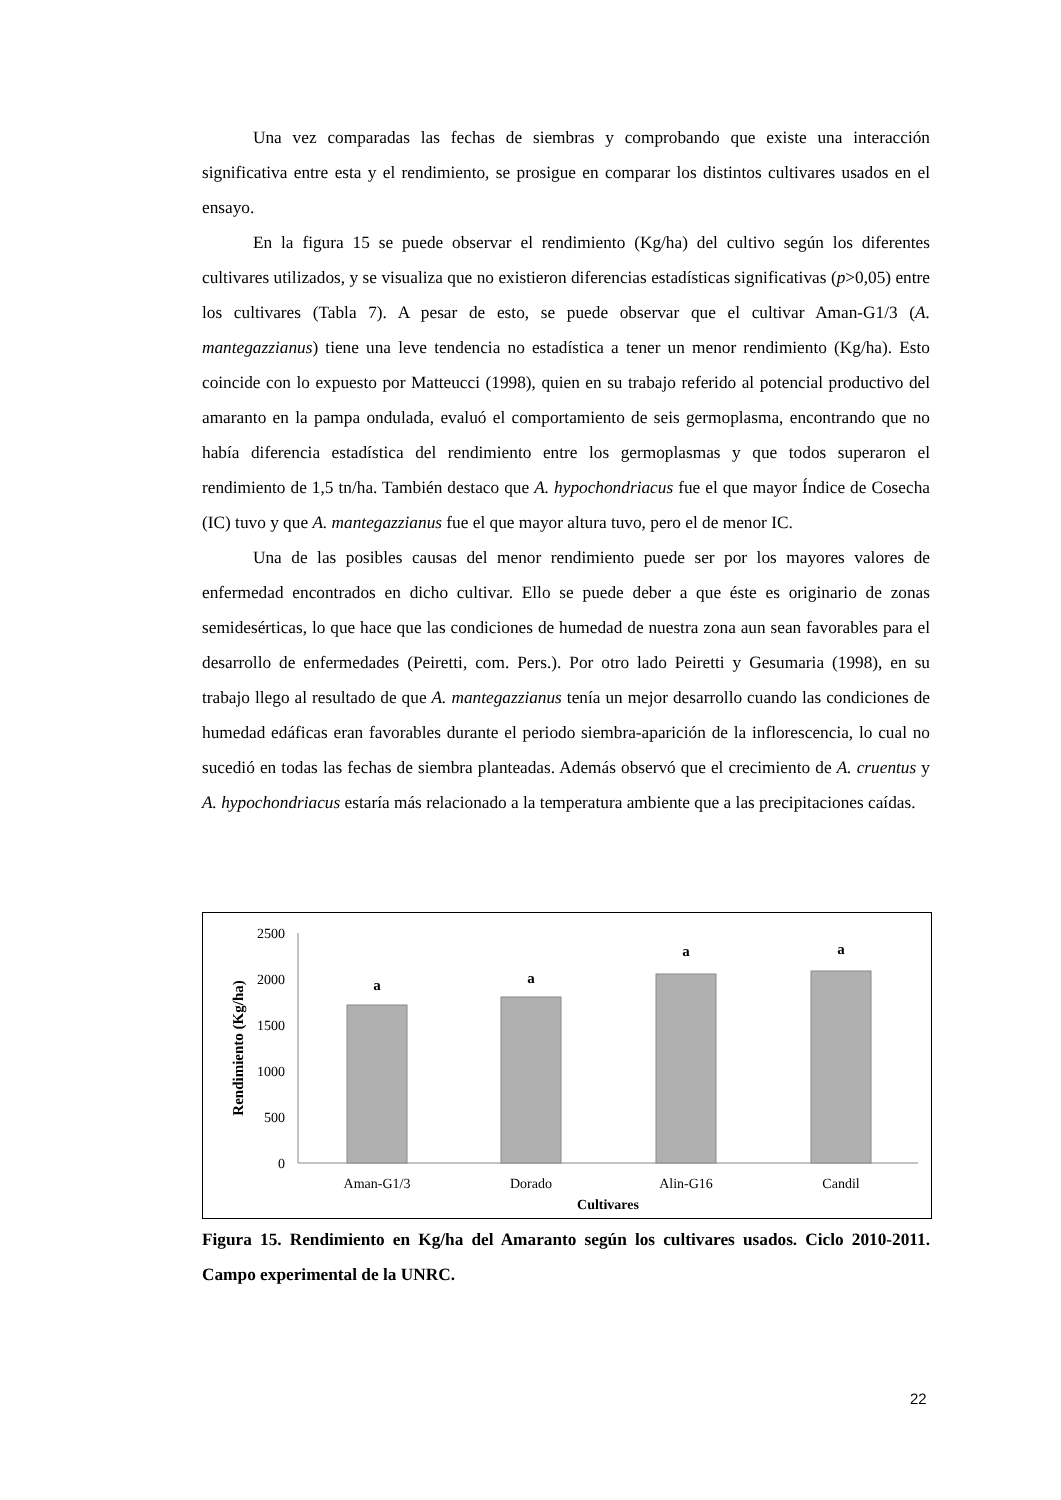Una vez comparadas las fechas de siembras y comprobando que existe una interacción significativa entre esta y el rendimiento, se prosigue en comparar los distintos cultivares usados en el ensayo.
En la figura 15 se puede observar el rendimiento (Kg/ha) del cultivo según los diferentes cultivares utilizados, y se visualiza que no existieron diferencias estadísticas significativas (p>0,05) entre los cultivares (Tabla 7). A pesar de esto, se puede observar que el cultivar Aman-G1/3 (A. mantegazzianus) tiene una leve tendencia no estadística a tener un menor rendimiento (Kg/ha). Esto coincide con lo expuesto por Matteucci (1998), quien en su trabajo referido al potencial productivo del amaranto en la pampa ondulada, evaluó el comportamiento de seis germoplasma, encontrando que no había diferencia estadística del rendimiento entre los germoplasmas y que todos superaron el rendimiento de 1,5 tn/ha. También destaco que A. hypochondriacus fue el que mayor Índice de Cosecha (IC) tuvo y que A. mantegazzianus fue el que mayor altura tuvo, pero el de menor IC.
Una de las posibles causas del menor rendimiento puede ser por los mayores valores de enfermedad encontrados en dicho cultivar. Ello se puede deber a que éste es originario de zonas semidesérticas, lo que hace que las condiciones de humedad de nuestra zona aun sean favorables para el desarrollo de enfermedades (Peiretti, com. Pers.). Por otro lado Peiretti y Gesumaria (1998), en su trabajo llego al resultado de que A. mantegazzianus tenía un mejor desarrollo cuando las condiciones de humedad edáficas eran favorables durante el periodo siembra-aparición de la inflorescencia, lo cual no sucedió en todas las fechas de siembra planteadas. Además observó que el crecimiento de A. cruentus y A. hypochondriacus estaría más relacionado a la temperatura ambiente que a las precipitaciones caídas.
2500
2000
1500
1000
500
0
a
a
a
a
Aman-G1/3
Dorado
Alin-G16
Candil
Cultivares
Rendimiento (Kg/ha)
Figura 15. Rendimiento en Kg/ha del Amaranto según los cultivares usados. Ciclo 2010-2011. Campo experimental de la UNRC.
22